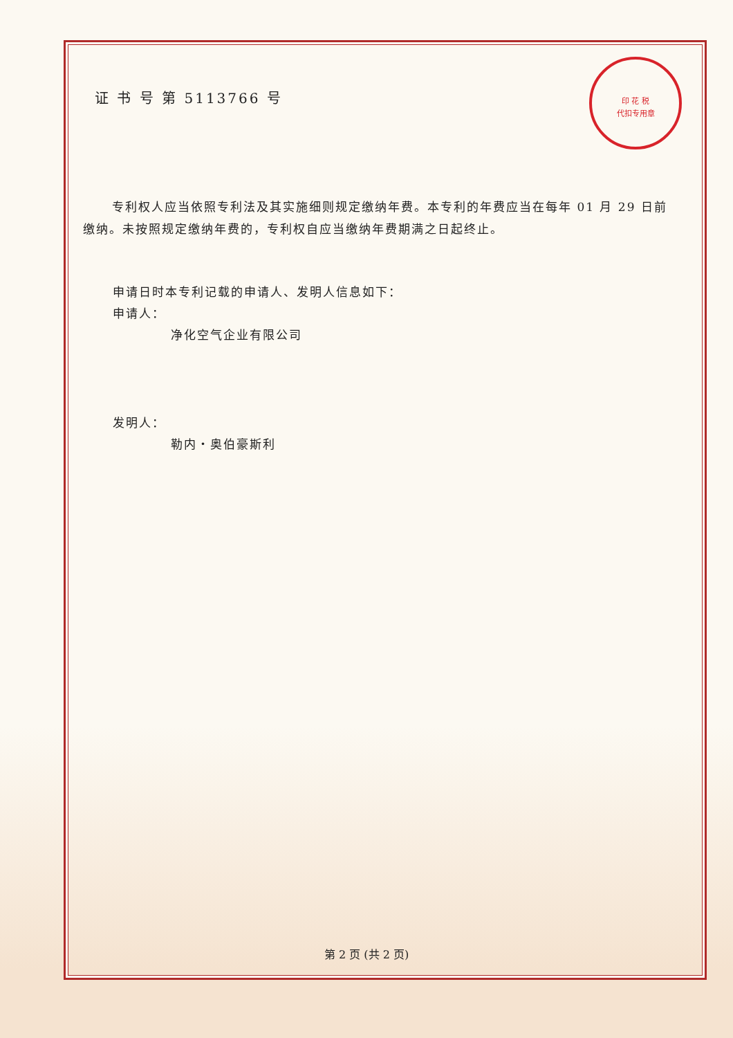印 花 税
代扣专用章
证 书 号 第 5113766 号
专利权人应当依照专利法及其实施细则规定缴纳年费。本专利的年费应当在每年 01 月 29 日前缴纳。未按照规定缴纳年费的，专利权自应当缴纳年费期满之日起终止。
申请日时本专利记载的申请人、发明人信息如下：
申请人：
净化空气企业有限公司
发明人：
勒内・奥伯豪斯利
第 2 页 (共 2 页)